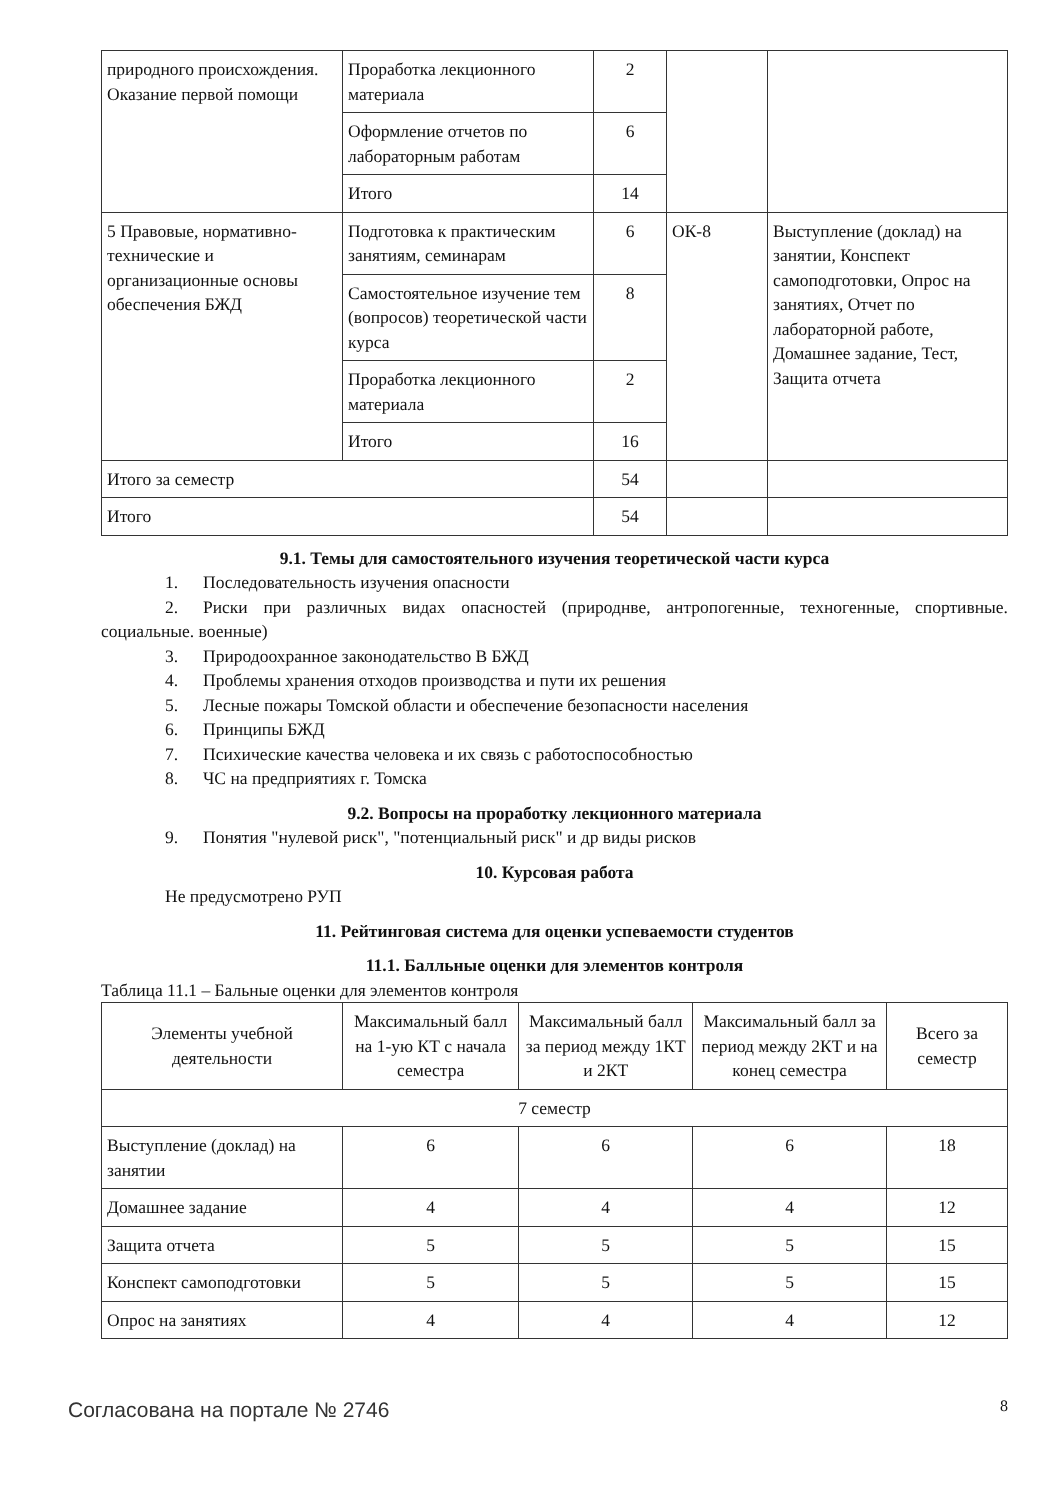| природного происхождения. Оказание первой помощи | Проработка лекционного материала | 2 | | |
| | Оформление отчетов по лабораторным работам | 6 | | |
| | Итого | 14 | | |
| 5 Правовые, нормативно-технические и организационные основы обеспечения БЖД | Подготовка к практическим занятиям, семинарам | 6 | ОК-8 | Выступление (доклад) на занятии, Конспект самоподготовки, Опрос на занятиях, Отчет по лабораторной работе, Домашнее задание, Тест, Защита отчета |
| | Самостоятельное изучение тем (вопросов) теоретической части курса | 8 | | |
| | Проработка лекционного материала | 2 | | |
| | Итого | 16 | | |
| Итого за семестр | | 54 | | |
| Итого | | 54 | | |
9.1. Темы для самостоятельного изучения теоретической части курса
1. Последовательность изучения опасности
2. Риски при различных видах опасностей (природнве, антропогенные, техногенные, спортивные. социальные. военные)
3. Природоохранное законодательство В БЖД
4. Проблемы хранения отходов производства и пути их решения
5. Лесные пожары Томской области и обеспечение безопасности населения
6. Принципы БЖД
7. Психические качества человека и их связь с работоспособностью
8. ЧС на предприятиях г. Томска
9.2. Вопросы на проработку лекционного материала
9. Понятия "нулевой риск", "потенциальный риск" и др виды рисков
10. Курсовая работа
Не предусмотрено РУП
11. Рейтинговая система для оценки успеваемости студентов
11.1. Балльные оценки для элементов контроля
Таблица 11.1 – Бальные оценки для элементов контроля
| Элементы учебной деятельности | Максимальный балл на 1-ую КТ с начала семестра | Максимальный балл за период между 1КТ и 2КТ | Максимальный балл за период между 2КТ и на конец семестра | Всего за семестр |
| --- | --- | --- | --- | --- |
| 7 семестр | | | | |
| Выступление (доклад) на занятии | 6 | 6 | 6 | 18 |
| Домашнее задание | 4 | 4 | 4 | 12 |
| Защита отчета | 5 | 5 | 5 | 15 |
| Конспект самоподготовки | 5 | 5 | 5 | 15 |
| Опрос на занятиях | 4 | 4 | 4 | 12 |
Согласована на портале № 2746 8